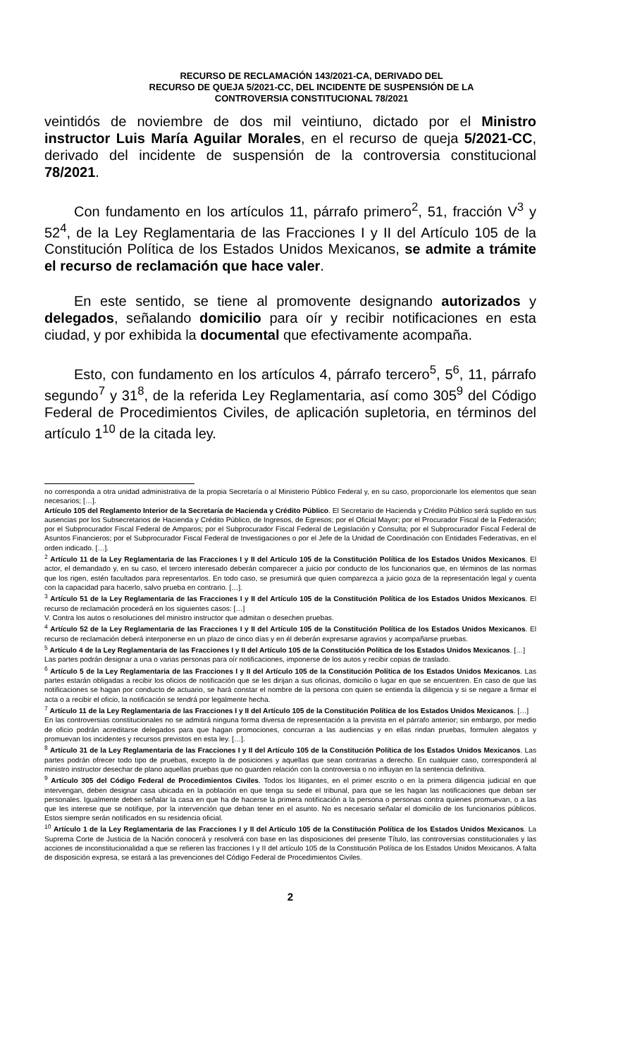RECURSO DE RECLAMACIÓN 143/2021-CA, DERIVADO DEL
RECURSO DE QUEJA 5/2021-CC, DEL INCIDENTE DE SUSPENSIÓN DE LA
CONTROVERSIA CONSTITUCIONAL 78/2021
veintidós de noviembre de dos mil veintiuno, dictado por el Ministro instructor Luis María Aguilar Morales, en el recurso de queja 5/2021-CC, derivado del incidente de suspensión de la controversia constitucional 78/2021.
Con fundamento en los artículos 11, párrafo primero<sup>2</sup>, 51, fracción V<sup>3</sup> y 52<sup>4</sup>, de la Ley Reglamentaria de las Fracciones I y II del Artículo 105 de la Constitución Política de los Estados Unidos Mexicanos, se admite a trámite el recurso de reclamación que hace valer.
En este sentido, se tiene al promovente designando autorizados y delegados, señalando domicilio para oír y recibir notificaciones en esta ciudad, y por exhibida la documental que efectivamente acompaña.
Esto, con fundamento en los artículos 4, párrafo tercero<sup>5</sup>, 5<sup>6</sup>, 11, párrafo segundo<sup>7</sup> y 31<sup>8</sup>, de la referida Ley Reglamentaria, así como 305<sup>9</sup> del Código Federal de Procedimientos Civiles, de aplicación supletoria, en términos del artículo 1<sup>10</sup> de la citada ley.
no corresponda a otra unidad administrativa de la propia Secretaría o al Ministerio Público Federal y, en su caso, proporcionarle los elementos que sean necesarios; […].
Artículo 105 del Reglamento Interior de la Secretaría de Hacienda y Crédito Público. El Secretario de Hacienda y Crédito Público será suplido en sus ausencias por los Subsecretarios de Hacienda y Crédito Público, de Ingresos, de Egresos; por el Oficial Mayor; por el Procurador Fiscal de la Federación; por el Subprocurador Fiscal Federal de Amparos; por el Subprocurador Fiscal Federal de Legislación y Consulta; por el Subprocurador Fiscal Federal de Asuntos Financieros; por el Subprocurador Fiscal Federal de Investigaciones o por el Jefe de la Unidad de Coordinación con Entidades Federativas, en el orden indicado. […].
<sup>2</sup> Artículo 11 de la Ley Reglamentaria de las Fracciones I y II del Artículo 105 de la Constitución Política de los Estados Unidos Mexicanos. El actor, el demandado y, en su caso, el tercero interesado deberán comparecer a juicio por conducto de los funcionarios que, en términos de las normas que los rigen, estén facultados para representarlos. En todo caso, se presumirá que quien comparezca a juicio goza de la representación legal y cuenta con la capacidad para hacerlo, salvo prueba en contrario. […].
<sup>3</sup> Artículo 51 de la Ley Reglamentaria de las Fracciones I y II del Artículo 105 de la Constitución Política de los Estados Unidos Mexicanos. El recurso de reclamación procederá en los siguientes casos: […]
V. Contra los autos o resoluciones del ministro instructor que admitan o desechen pruebas.
<sup>4</sup> Artículo 52 de la Ley Reglamentaria de las Fracciones I y II del Artículo 105 de la Constitución Política de los Estados Unidos Mexicanos. El recurso de reclamación deberá interponerse en un plazo de cinco días y en él deberán expresarse agravios y acompañarse pruebas.
<sup>5</sup> Artículo 4 de la Ley Reglamentaria de las Fracciones I y II del Artículo 105 de la Constitución Política de los Estados Unidos Mexicanos. […]
Las partes podrán designar a una o varias personas para oír notificaciones, imponerse de los autos y recibir copias de traslado.
<sup>6</sup> Artículo 5 de la Ley Reglamentaria de las Fracciones I y II del Artículo 105 de la Constitución Política de los Estados Unidos Mexicanos. Las partes estarán obligadas a recibir los oficios de notificación que se les dirijan a sus oficinas, domicilio o lugar en que se encuentren. En caso de que las notificaciones se hagan por conducto de actuario, se hará constar el nombre de la persona con quien se entienda la diligencia y si se negare a firmar el acta o a recibir el oficio, la notificación se tendrá por legalmente hecha.
<sup>7</sup> Artículo 11 de la Ley Reglamentaria de las Fracciones I y II del Artículo 105 de la Constitución Política de los Estados Unidos Mexicanos. […]
En las controversias constitucionales no se admitirá ninguna forma diversa de representación a la prevista en el párrafo anterior; sin embargo, por medio de oficio podrán acreditarse delegados para que hagan promociones, concurran a las audiencias y en ellas rindan pruebas, formulen alegatos y promuevan los incidentes y recursos previstos en esta ley. […].
<sup>8</sup> Artículo 31 de la Ley Reglamentaria de las Fracciones I y II del Artículo 105 de la Constitución Política de los Estados Unidos Mexicanos. Las partes podrán ofrecer todo tipo de pruebas, excepto la de posiciones y aquellas que sean contrarias a derecho. En cualquier caso, corresponderá al ministro instructor desechar de plano aquellas pruebas que no guarden relación con la controversia o no influyan en la sentencia definitiva.
<sup>9</sup> Artículo 305 del Código Federal de Procedimientos Civiles. Todos los litigantes, en el primer escrito o en la primera diligencia judicial en que intervengan, deben designar casa ubicada en la población en que tenga su sede el tribunal, para que se les hagan las notificaciones que deban ser personales. Igualmente deben señalar la casa en que ha de hacerse la primera notificación a la persona o personas contra quienes promuevan, o a las que les interese que se notifique, por la intervención que deban tener en el asunto. No es necesario señalar el domicilio de los funcionarios públicos. Estos siempre serán notificados en su residencia oficial.
<sup>10</sup> Artículo 1 de la Ley Reglamentaria de las Fracciones I y II del Artículo 105 de la Constitución Política de los Estados Unidos Mexicanos. La Suprema Corte de Justicia de la Nación conocerá y resolverá con base en las disposiciones del presente Título, las controversias constitucionales y las acciones de inconstitucionalidad a que se refieren las fracciones I y II del artículo 105 de la Constitución Política de los Estados Unidos Mexicanos. A falta de disposición expresa, se estará a las prevenciones del Código Federal de Procedimientos Civiles.
2